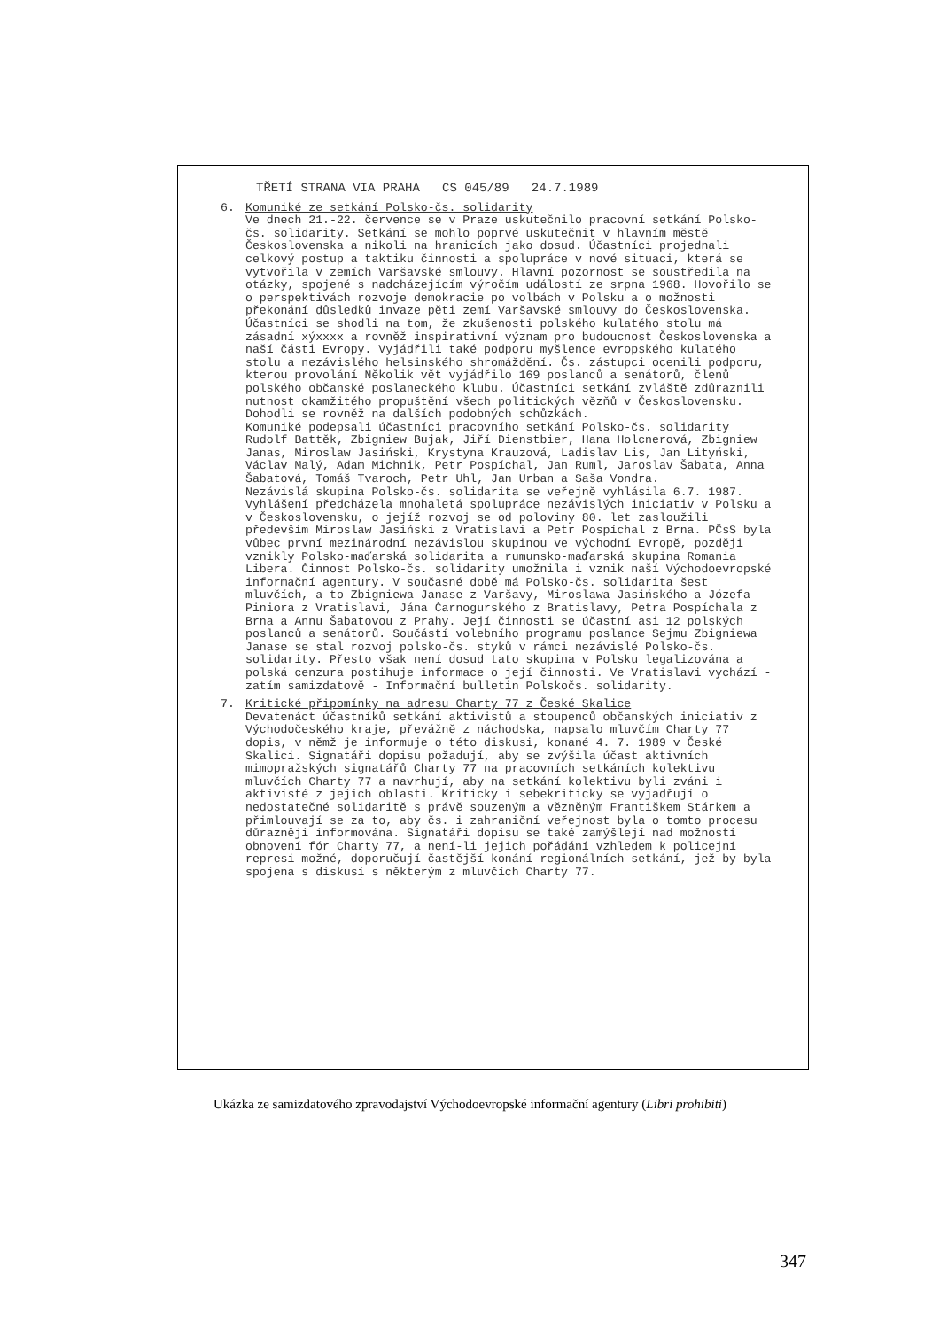TŘETÍ STRANA VIA PRAHA CS 045/89 24.7.1989
6. Komuniké ze setkání Polsko-čs. solidarity Ve dnech 21.-22. července se v Praze uskutečnilo pracovní setkání Polsko-čs. solidarity. Setkání se mohlo poprvé uskutečnit v hlavním městě Československa a nikoli na hranicích jako dosud. Účastníci projednali celkový postup a taktiku činnosti a spolupráce v nové situaci, která se vytvořila v zemích Varšavské smlouvy. Hlavní pozornost se soustředila na otázky, spojené s nadcházejícím výročím událostí ze srpna 1968. Hovořilo se o perspektivách rozvoje demokracie po volbách v Polsku a o možnosti překonání důsledků invaze pěti zemí Varšavské smlouvy do Československa. Účastníci se shodli na tom, že zkušenosti polského kulatého stolu má zásadní xýxxxx a rovněž inspirativní význam pro budoucnost Československa a naší části Evropy. Vyjádřili také podporu myšlence evropského kulatého stolu a nezávislého helsinského shromáždění. Čs. zástupci ocenili podporu, kterou provolání Několik vět vyjádřilo 169 poslanců a senátorů, členů polského občanské poslaneckého klubu. Účastníci setkání zvláště zdůraznili nutnost okamžitého propuštění všech politických vězňů v Československu. Dohodli se rovněž na dalších podobných schůzkách. Komuniké podepsali účastníci pracovního setkání Polsko-čs. solidarity Rudolf Battěk, Zbigniew Bujak, Jiří Dienstbier, Hana Holcnerová, Zbigniew Janas, Miroslaw Jasiński, Krystyna Krauzová, Ladislav Lis, Jan Lityński, Václav Malý, Adam Michnik, Petr Pospíchal, Jan Ruml, Jaroslav Šabata, Anna Šabatová, Tomáš Tvaroch, Petr Uhl, Jan Urban a Saša Vondra. Nezávislá skupina Polsko-čs. solidarita se veřejně vyhlásila 6.7. 1987. Vyhlášení předcházela mnohaletá spolupráce nezávislých iniciativ v Polsku a v Československu, o jejíž rozvoj se od poloviny 80. let zasloužili především Miroslaw Jasiński z Vratislavi a Petr Pospíchal z Brna. PČsS byla vůbec první mezinárodní nezávislou skupinou ve východní Evropě, později vznikly Polsko-maďarská solidarita a rumunsko-maďarská skupina Romania Libera. Činnost Polsko-čs. solidarity umožnila i vznik naší Východoevropské informační agentury. V současné době má Polsko-čs. solidarita šest mluvčích, a to Zbigniewa Janase z Varšavy, Miroslawa Jasińského a Józefa Piniora z Vratislavi, Jána Čarnogurského z Bratislavy, Petra Pospíchala z Brna a Annu Šabatovou z Prahy. Její činnosti se účastní asi 12 polských poslanců a senátorů. Součástí volebního programu poslance Sejmu Zbigniewa Janase se stal rozvoj polsko-čs. styků v rámci nezávislé Polsko-čs. solidarity. Přesto však není dosud tato skupina v Polsku legalizována a polská cenzura postihuje informace o její činnosti. Ve Vratislavi vychází - zatím samizdatově - Informační bulletin Polskočs. solidarity.
7. Kritické připomínky na adresu Charty 77 z České Skalice Devatenáct účastníků setkání aktivistů a stoupenců občanských iniciativ z Východočeského kraje, převážně z náchodska, napsalo mluvčím Charty 77 dopis, v němž je informuje o této diskusi, konané 4. 7. 1989 v České Skalici. Signatáři dopisu požadují, aby se zvýšila účast aktivních mimopražských signatářů Charty 77 na pracovních setkáních kolektivu mluvčích Charty 77 a navrhují, aby na setkání kolektivu byli zváni i aktivisté z jejich oblasti. Kriticky i sebekriticky se vyjadřují o nedostatečné solidaritě s právě souzeným a vězněným Františkem Stárkem a přimlouvají se za to, aby čs. i zahraniční veřejnost byla o tomto procesu důrazněji informována. Signatáři dopisu se také zamýšlejí nad možností obnovení fór Charty 77, a není-li jejich pořádání vzhledem k policejní represi možné, doporučují častější konání regionálních setkání, jež by byla spojena s diskusí s některým z mluvčích Charty 77.
Ukázka ze samizdatového zpravodajství Východoevropské informační agentury (Libri prohibiti)
347